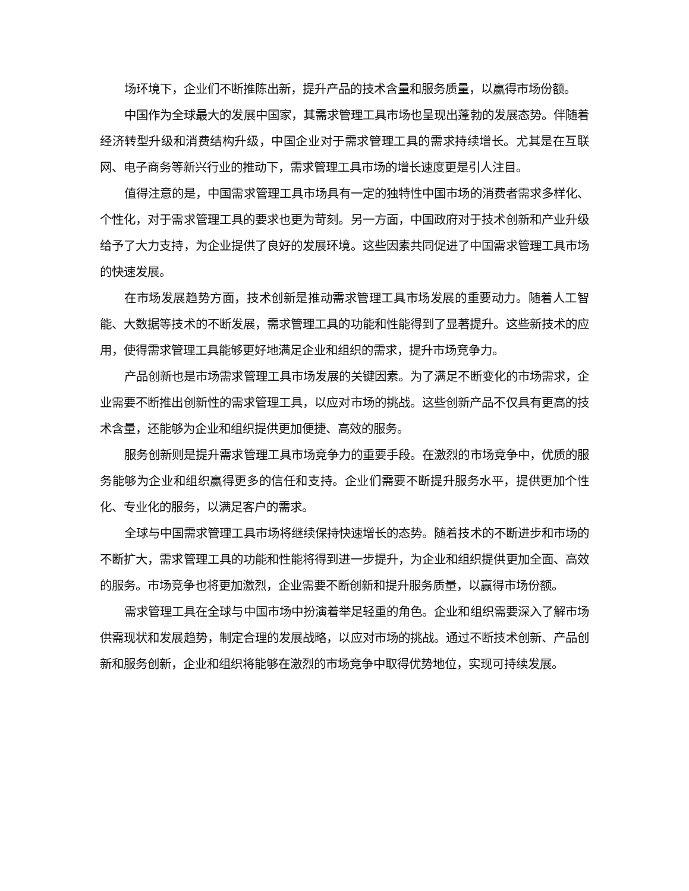场环境下，企业们不断推陈出新，提升产品的技术含量和服务质量，以赢得市场份额。
中国作为全球最大的发展中国家，其需求管理工具市场也呈现出蓬勃的发展态势。伴随着经济转型升级和消费结构升级，中国企业对于需求管理工具的需求持续增长。尤其是在互联网、电子商务等新兴行业的推动下，需求管理工具市场的增长速度更是引人注目。
值得注意的是，中国需求管理工具市场具有一定的独特性中国市场的消费者需求多样化、个性化，对于需求管理工具的要求也更为苛刻。另一方面，中国政府对于技术创新和产业升级给予了大力支持，为企业提供了良好的发展环境。这些因素共同促进了中国需求管理工具市场的快速发展。
在市场发展趋势方面，技术创新是推动需求管理工具市场发展的重要动力。随着人工智能、大数据等技术的不断发展，需求管理工具的功能和性能得到了显著提升。这些新技术的应用，使得需求管理工具能够更好地满足企业和组织的需求，提升市场竞争力。
产品创新也是市场需求管理工具市场发展的关键因素。为了满足不断变化的市场需求，企业需要不断推出创新性的需求管理工具，以应对市场的挑战。这些创新产品不仅具有更高的技术含量，还能够为企业和组织提供更加便捷、高效的服务。
服务创新则是提升需求管理工具市场竞争力的重要手段。在激烈的市场竞争中，优质的服务能够为企业和组织赢得更多的信任和支持。企业们需要不断提升服务水平，提供更加个性化、专业化的服务，以满足客户的需求。
全球与中国需求管理工具市场将继续保持快速增长的态势。随着技术的不断进步和市场的不断扩大，需求管理工具的功能和性能将得到进一步提升，为企业和组织提供更加全面、高效的服务。市场竞争也将更加激烈，企业需要不断创新和提升服务质量，以赢得市场份额。
需求管理工具在全球与中国市场中扮演着举足轻重的角色。企业和组织需要深入了解市场供需现状和发展趋势，制定合理的发展战略，以应对市场的挑战。通过不断技术创新、产品创新和服务创新，企业和组织将能够在激烈的市场竞争中取得优势地位，实现可持续发展。